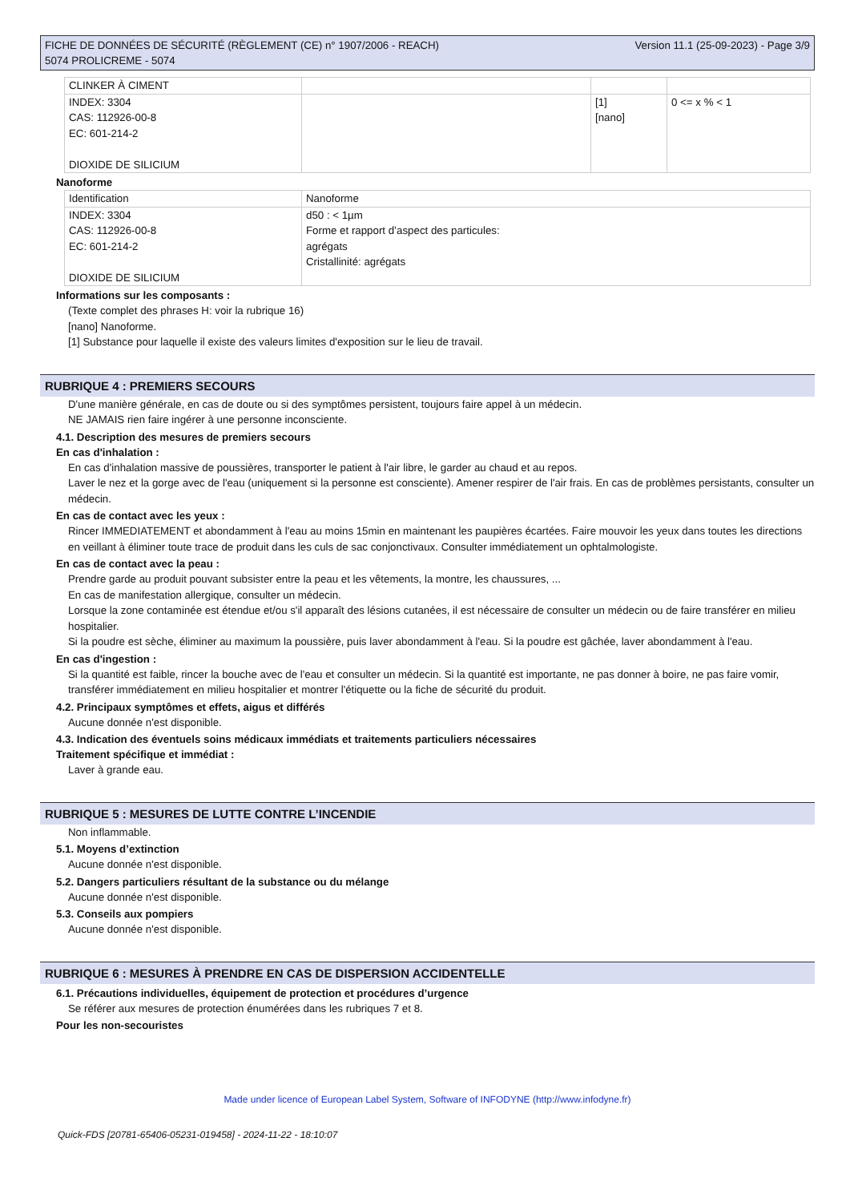FICHE DE DONNÉES DE SÉCURITÉ (RÈGLEMENT (CE) n° 1907/2006 - REACH)
5074 PROLICREME - 5074
Version 11.1 (25-09-2023) - Page 3/9
| CLINKER À CIMENT | | | |
| INDEX: 3304 CAS: 112926-00-8 EC: 601-214-2 DIOXIDE DE SILICIUM | | [1] [nano] | 0 <= x % < 1 |
Nanoforme
| Identification | Nanoforme |
| INDEX: 3304 CAS: 112926-00-8 EC: 601-214-2 DIOXIDE DE SILICIUM | d50 : < 1µm Forme et rapport d’aspect des particules: agrégats Cristallinité: agrégats |
Informations sur les composants :
(Texte complet des phrases H: voir la rubrique 16)
[nano] Nanoforme.
[1] Substance pour laquelle il existe des valeurs limites d'exposition sur le lieu de travail.
RUBRIQUE 4 : PREMIERS SECOURS
D'une manière générale, en cas de doute ou si des symptômes persistent, toujours faire appel à un médecin.
NE JAMAIS rien faire ingérer à une personne inconsciente.
4.1. Description des mesures de premiers secours
En cas d'inhalation :
En cas d'inhalation massive de poussières, transporter le patient à l'air libre, le garder au chaud et au repos.
Laver le nez et la gorge avec de l'eau (uniquement si la personne est consciente). Amener respirer de l'air frais. En cas de problèmes persistants, consulter un médecin.
En cas de contact avec les yeux :
Rincer IMMEDIATEMENT et abondamment à l'eau au moins 15min en maintenant les paupières écartées. Faire mouvoir les yeux dans toutes les directions en veillant à éliminer toute trace de produit dans les culs de sac conjonctivaux. Consulter immédiatement un ophtalmologiste.
En cas de contact avec la peau :
Prendre garde au produit pouvant subsister entre la peau et les vêtements, la montre, les chaussures, ...
En cas de manifestation allergique, consulter un médecin.
Lorsque la zone contaminée est étendue et/ou s'il apparaît des lésions cutanées, il est nécessaire de consulter un médecin ou de faire transférer en milieu hospitalier.
Si la poudre est sèche, éliminer au maximum la poussière, puis laver abondamment à l'eau. Si la poudre est gâchée, laver abondamment à l'eau.
En cas d'ingestion :
Si la quantité est faible, rincer la bouche avec de l'eau et consulter un médecin. Si la quantité est importante, ne pas donner à boire, ne pas faire vomir, transférer immédiatement en milieu hospitalier et montrer l'étiquette ou la fiche de sécurité du produit.
4.2. Principaux symptômes et effets, aigus et différés
Aucune donnée n'est disponible.
4.3. Indication des éventuels soins médicaux immédiats et traitements particuliers nécessaires
Traitement spécifique et immédiat :
Laver à grande eau.
RUBRIQUE 5 : MESURES DE LUTTE CONTRE L’INCENDIE
Non inflammable.
5.1. Moyens d’extinction
Aucune donnée n'est disponible.
5.2. Dangers particuliers résultant de la substance ou du mélange
Aucune donnée n'est disponible.
5.3. Conseils aux pompiers
Aucune donnée n'est disponible.
RUBRIQUE 6 : MESURES À PRENDRE EN CAS DE DISPERSION ACCIDENTELLE
6.1. Précautions individuelles, équipement de protection et procédures d’urgence
Se référer aux mesures de protection énumérées dans les rubriques 7 et 8.
Pour les non-secouristes
Made under licence of European Label System, Software of INFODYNE (http://www.infodyne.fr)
Quick-FDS [20781-65406-05231-019458] - 2024-11-22 - 18:10:07